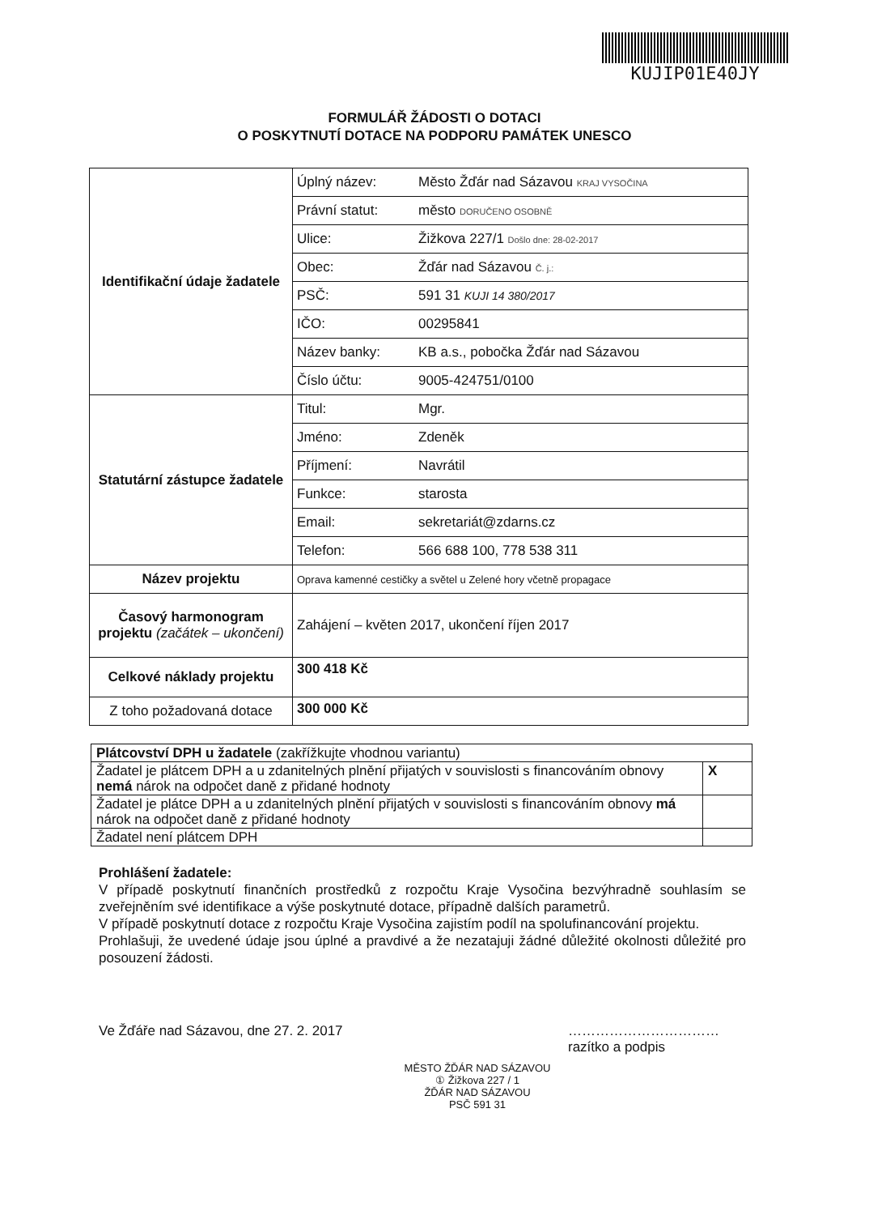KUJIP01E40JY
FORMULÁŘ ŽÁDOSTI O DOTACI
O POSKYTNUTÍ DOTACE NA PODPORU PAMÁTEK UNESCO
| Identifikační údaje žadatele | Úplný název: | Město Žďár nad Sázavou KRAJ VYSOČINA |
| | Právní statut: | město DORUČENO OSOBNĚ |
| | Ulice: | Žižkova 227/1 Došlo dne: 28-02-2017 |
| | Obec: | Žďár nad Sázavou Č. j.: |
| | PSČ: | 591 31 KUJI 14 380/2017 |
| | IČO: | 00295841 |
| | Název banky: | KB a.s., pobočka Žďár nad Sázavou |
| | Číslo účtu: | 9005-424751/0100 |
| Statutární zástupce žadatele | Titul: | Mgr. |
| | Jméno: | Zdeněk |
| | Příjmení: | Navrátil |
| | Funkce: | starosta |
| | Email: | sekretariát@zdarns.cz |
| | Telefon: | 566 688 100, 778 538 311 |
| Název projektu | Oprava kamenné cestičky a světel u Zelené hory včetně propagace | |
| Časový harmonogram projektu (začátek – ukončení) | Zahájení – květen 2017, ukončení říjen 2017 | |
| Celkové náklady projektu | 300 418 Kč | |
| Z toho požadovaná dotace | 300 000 Kč | |
| Plátcovství DPH u žadatele (zakřížkujte vhodnou variantu) | |
| Žadatel je plátcem DPH a u zdanitelných plnění přijatých v souvislosti s financováním obnovy nemá nárok na odpočet daně z přidané hodnoty | X |
| Žadatel je plátce DPH a u zdanitelných plnění přijatých v souvislosti s financováním obnovy má nárok na odpočet daně z přidané hodnoty | |
| Žadatel není plátcem DPH | |
Prohlášení žadatele:
V případě poskytnutí finančních prostředků z rozpočtu Kraje Vysočina bezvýhradně souhlasím se zveřejněním své identifikace a výše poskytnuté dotace, případně dalších parametrů.
V případě poskytnutí dotace z rozpočtu Kraje Vysočina zajistím podíl na spolufinancování projektu.
Prohlašuji, že uvedené údaje jsou úplné a pravdivé a že nezatajuji žádné důležité okolnosti důležité pro posouzení žádosti.
Ve Žďáře nad Sázavou, dne 27. 2. 2017 ……………………………
razítko a podpis
MĚSTO ŽĎÁR NAD SÁZAVOU
① Žižkova 227 / 1
ŽĎÁR NAD SÁZAVOU
PSČ 591 31